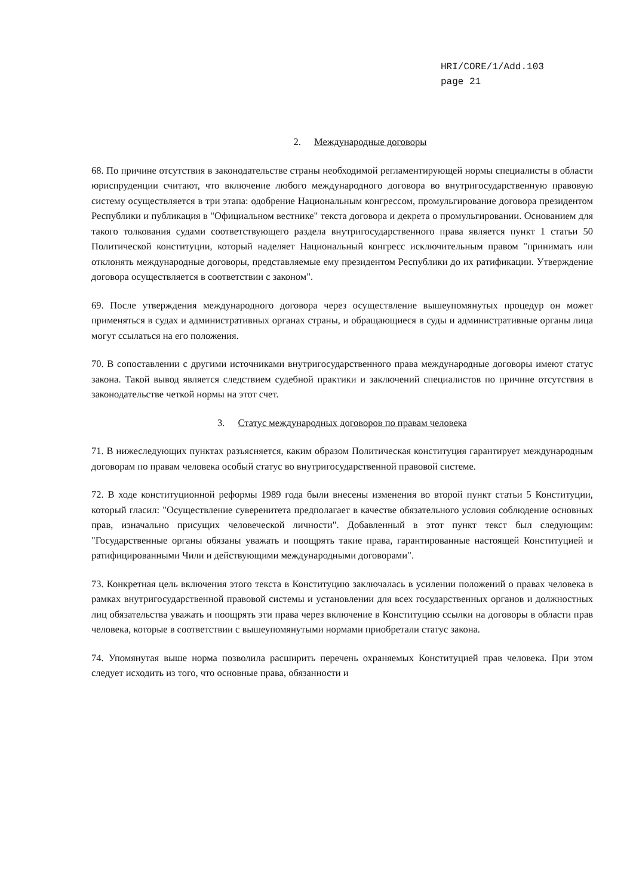HRI/CORE/1/Add.103
page 21
2. Международные договоры
68. По причине отсутствия в законодательстве страны необходимой регламентирующей нормы специалисты в области юриспруденции считают, что включение любого международного договора во внутригосударственную правовую систему осуществляется в три этапа: одобрение Национальным конгрессом, промульгирование договора президентом Республики и публикация в "Официальном вестнике" текста договора и декрета о промульгировании. Основанием для такого толкования судами соответствующего раздела внутригосударственного права является пункт 1 статьи 50 Политической конституции, который наделяет Национальный конгресс исключительным правом "принимать или отклонять международные договоры, представляемые ему президентом Республики до их ратификации. Утверждение договора осуществляется в соответствии с законом".
69. После утверждения международного договора через осуществление вышеупомянутых процедур он может применяться в судах и административных органах страны, и обращающиеся в суды и административные органы лица могут ссылаться на его положения.
70. В сопоставлении с другими источниками внутригосударственного права международные договоры имеют статус закона. Такой вывод является следствием судебной практики и заключений специалистов по причине отсутствия в законодательстве четкой нормы на этот счет.
3. Статус международных договоров по правам человека
71. В нижеследующих пунктах разъясняется, каким образом Политическая конституция гарантирует международным договорам по правам человека особый статус во внутригосударственной правовой системе.
72. В ходе конституционной реформы 1989 года были внесены изменения во второй пункт статьи 5 Конституции, который гласил: "Осуществление суверенитета предполагает в качестве обязательного условия соблюдение основных прав, изначально присущих человеческой личности". Добавленный в этот пункт текст был следующим: "Государственные органы обязаны уважать и поощрять такие права, гарантированные настоящей Конституцией и ратифицированными Чили и действующими международными договорами".
73. Конкретная цель включения этого текста в Конституцию заключалась в усилении положений о правах человека в рамках внутригосударственной правовой системы и установлении для всех государственных органов и должностных лиц обязательства уважать и поощрять эти права через включение в Конституцию ссылки на договоры в области прав человека, которые в соответствии с вышеупомянутыми нормами приобретали статус закона.
74. Упомянутая выше норма позволила расширить перечень охраняемых Конституцией прав человека. При этом следует исходить из того, что основные права, обязанности и